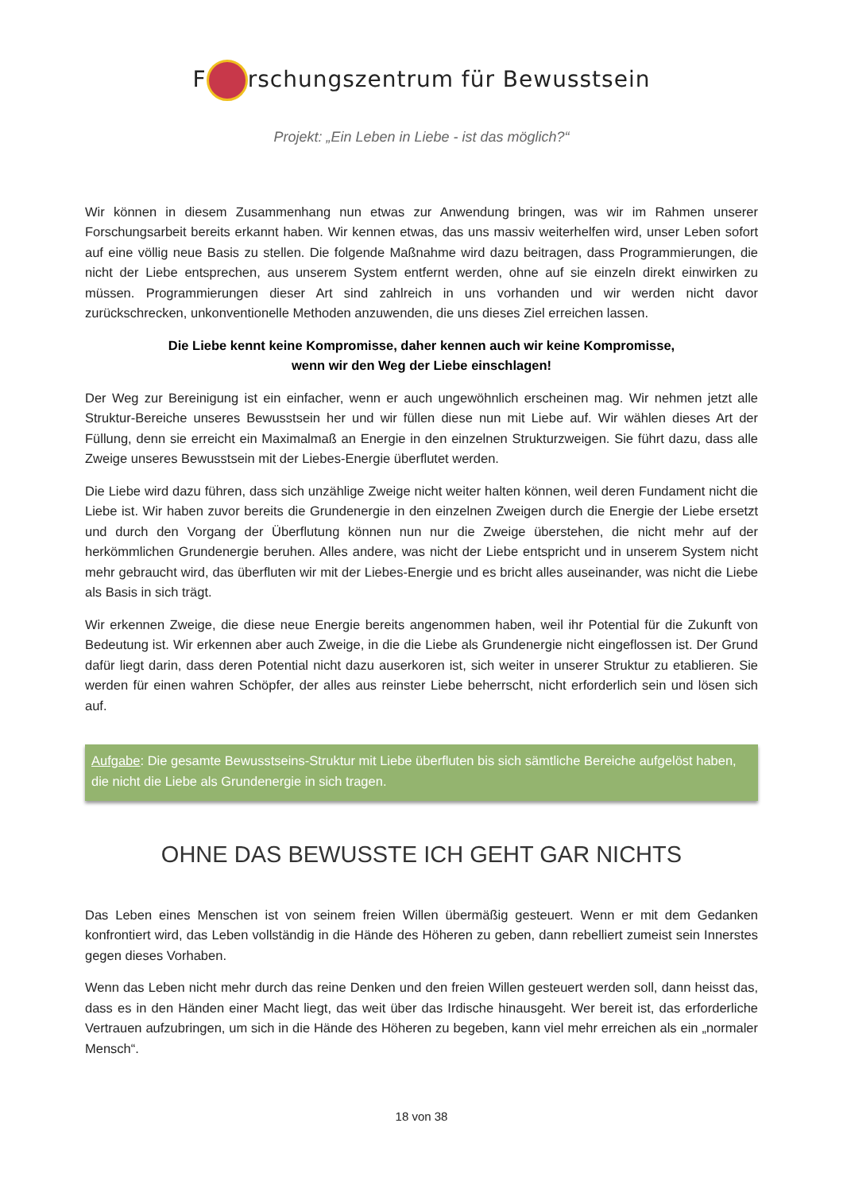F rschungszentrum für Bewusstsein
Projekt: „Ein Leben in Liebe - ist das möglich?“
Wir können in diesem Zusammenhang nun etwas zur Anwendung bringen, was wir im Rahmen unserer Forschungsarbeit bereits erkannt haben. Wir kennen etwas, das uns massiv weiterhelfen wird, unser Leben sofort auf eine völlig neue Basis zu stellen. Die folgende Maßnahme wird dazu beitragen, dass Programmierungen, die nicht der Liebe entsprechen, aus unserem System entfernt werden, ohne auf sie einzeln direkt einwirken zu müssen. Programmierungen dieser Art sind zahlreich in uns vorhanden und wir werden nicht davor zurückschrecken, unkonventionelle Methoden anzuwenden, die uns dieses Ziel erreichen lassen.
Die Liebe kennt keine Kompromisse, daher kennen auch wir keine Kompromisse,
wenn wir den Weg der Liebe einschlagen!
Der Weg zur Bereinigung ist ein einfacher, wenn er auch ungewöhnlich erscheinen mag. Wir nehmen jetzt alle Struktur-Bereiche unseres Bewusstsein her und wir füllen diese nun mit Liebe auf. Wir wählen dieses Art der Füllung, denn sie erreicht ein Maximalmaß an Energie in den einzelnen Strukturzweigen. Sie führt dazu, dass alle Zweige unseres Bewusstsein mit der Liebes-Energie überflutet werden.
Die Liebe wird dazu führen, dass sich unzählige Zweige nicht weiter halten können, weil deren Fundament nicht die Liebe ist. Wir haben zuvor bereits die Grundenergie in den einzelnen Zweigen durch die Energie der Liebe ersetzt und durch den Vorgang der Überflutung können nun nur die Zweige überstehen, die nicht mehr auf der herkömmlichen Grundenergie beruhen. Alles andere, was nicht der Liebe entspricht und in unserem System nicht mehr gebraucht wird, das überfluten wir mit der Liebes-Energie und es bricht alles auseinander, was nicht die Liebe als Basis in sich trägt.
Wir erkennen Zweige, die diese neue Energie bereits angenommen haben, weil ihr Potential für die Zukunft von Bedeutung ist. Wir erkennen aber auch Zweige, in die die Liebe als Grundenergie nicht eingeflossen ist. Der Grund dafür liegt darin, dass deren Potential nicht dazu auserkoren ist, sich weiter in unserer Struktur zu etablieren. Sie werden für einen wahren Schöpfer, der alles aus reinster Liebe beherrscht, nicht erforderlich sein und lösen sich auf.
Aufgabe: Die gesamte Bewusstseins-Struktur mit Liebe überfluten bis sich sämtliche Bereiche aufgelöst haben, die nicht die Liebe als Grundenergie in sich tragen.
OHNE DAS BEWUSSTE ICH GEHT GAR NICHTS
Das Leben eines Menschen ist von seinem freien Willen übermäßig gesteuert. Wenn er mit dem Gedanken konfrontiert wird, das Leben vollständig in die Hände des Höheren zu geben, dann rebelliert zumeist sein Innerstes gegen dieses Vorhaben.
Wenn das Leben nicht mehr durch das reine Denken und den freien Willen gesteuert werden soll, dann heisst das, dass es in den Händen einer Macht liegt, das weit über das Irdische hinausgeht. Wer bereit ist, das erforderliche Vertrauen aufzubringen, um sich in die Hände des Höheren zu begeben, kann viel mehr erreichen als ein „normaler Mensch“.
18 von 38